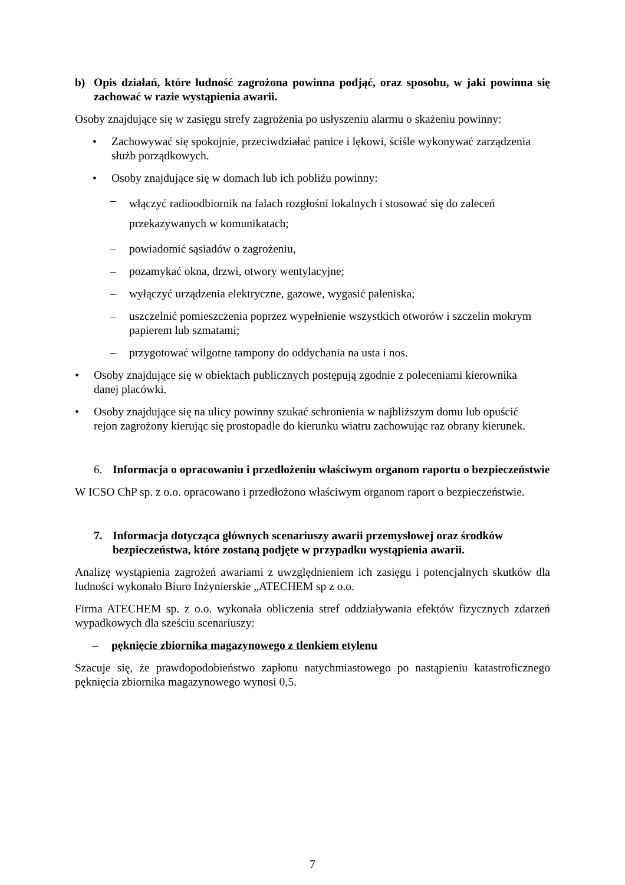b) Opis działań, które ludność zagrożona powinna podjąć, oraz sposobu, w jaki powinna się zachować w razie wystąpienia awarii.
Osoby znajdujące się w zasięgu strefy zagrożenia po usłyszeniu alarmu o skażeniu powinny:
• Zachowywać się spokojnie, przeciwdziałać panice i lękowi, ściśle wykonywać zarządzenia służb porządkowych.
• Osoby znajdujące się w domach lub ich pobliżu powinny:
– włączyć radioodbiornik na falach rozgłośni lokalnych i stosować się do zaleceń przekazywanych w komunikatach;
– powiadomić sąsiadów o zagrożeniu,
– pozamykać okna, drzwi, otwory wentylacyjne;
– wyłączyć urządzenia elektryczne, gazowe, wygasić paleniska;
– uszczelnić pomieszczenia poprzez wypełnienie wszystkich otworów i szczelin mokrym papierem lub szmatami;
– przygotować wilgotne tampony do oddychania na usta i nos.
• Osoby znajdujące się w obiektach publicznych postępują zgodnie z poleceniami kierownika danej placówki.
• Osoby znajdujące się na ulicy powinny szukać schronienia w najbliższym domu lub opuścić rejon zagrożony kierując się prostopadle do kierunku wiatru zachowując raz obrany kierunek.
6. Informacja o opracowaniu i przedłożeniu właściwym organom raportu o bezpieczeństwie
W ICSO ChP sp. z o.o. opracowano i przedłożono właściwym organom raport o bezpieczeństwie.
7. Informacja dotycząca głównych scenariuszy awarii przemysłowej oraz środków bezpieczeństwa, które zostaną podjęte w przypadku wystąpienia awarii.
Analizę wystąpienia zagrożeń awariami z uwzględnieniem ich zasięgu i potencjalnych skutków dla ludności wykonało Biuro Inżynierskie „ATECHEM sp z o.o.
Firma ATECHEM sp. z o.o. wykonała obliczenia stref oddziaływania efektów fizycznych zdarzeń wypadkowych dla sześciu scenariuszy:
– pęknięcie zbiornika magazynowego z tlenkiem etylenu
Szacuje się, że prawdopodobieństwo zapłonu natychmiastowego po nastąpieniu katastroficznego pęknięcia zbiornika magazynowego wynosi 0,5.
7